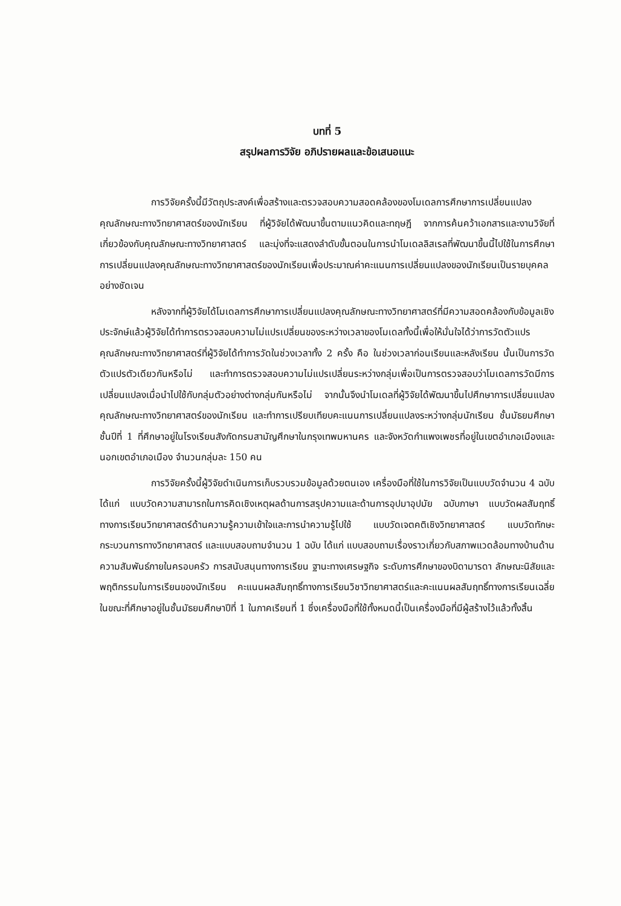บทที่ 5
สรุปผลการวิจัย อภิปรายผลและข้อเสนอแนะ
การวิจัยครั้งนี้มีวัตถุประสงค์เพื่อสร้างและตรวจสอบความสอดคล้องของโมเดลการศึกษาการเปลี่ยนแปลงคุณลักษณะทางวิทยาศาสตร์ของนักเรียน ที่ผู้วิจัยได้พัฒนาขึ้นตามแนวคิดและทฤษฎี จากการค้นคว้าเอกสารและงานวิจัยที่เกี่ยวข้องกับคุณลักษณะทางวิทยาศาสตร์ และมุ่งที่จะแสดงลำดับขั้นตอนในการนำโมเดลลิสเรลที่พัฒนาขึ้นนี้ไปใช้ในการศึกษาการเปลี่ยนแปลงคุณลักษณะทางวิทยาศาสตร์ของนักเรียนเพื่อประมาณค่าคะแนนการเปลี่ยนแปลงของนักเรียนเป็นรายบุคคลอย่างชัดเจน
หลังจากที่ผู้วิจัยได้โมเดลการศึกษาการเปลี่ยนแปลงคุณลักษณะทางวิทยาศาสตร์ที่มีความสอดคล้องกับข้อมูลเชิงประจักษ์แล้วผู้วิจัยได้ทำการตรวจสอบความไม่แปรเปลี่ยนของระหว่างเวลาของโมเดลทั้งนี้เพื่อให้มั่นใจได้ว่าการวัดตัวแปรคุณลักษณะทางวิทยาศาสตร์ที่ผู้วิจัยได้ทำการวัดในช่วงเวลาทั้ง 2 ครั้ง คือ ในช่วงเวลาก่อนเรียนและหลังเรียน นั้นเป็นการวัดตัวแปรตัวเดียวกันหรือไม่ และทำการตรวจสอบความไม่แปรเปลี่ยนระหว่างกลุ่มเพื่อเป็นการตรวจสอบว่าโมเดลการวัดมีการเปลี่ยนแปลงเมื่อนำไปใช้กับกลุ่มตัวอย่างต่างกลุ่มกันหรือไม่ จากนั้นจึงนำโมเดลที่ผู้วิจัยได้พัฒนาขึ้นไปศึกษาการเปลี่ยนแปลงคุณลักษณะทางวิทยาศาสตร์ของนักเรียน และทำการเปรียบเทียบคะแนนการเปลี่ยนแปลงระหว่างกลุ่มนักเรียน ชั้นมัธยมศึกษาชั้นปีที่ 1 ที่ศึกษาอยู่ในโรงเรียนสังกัดกรมสามัญศึกษาในกรุงเทพมหานคร และจังหวัดกำแพงเพชรที่อยู่ในเขตอำเภอเมืองและนอกเขตอำเภอเมือง จำนวนกลุ่มละ 150 คน
การวิจัยครั้งนี้ผู้วิจัยดำเนินการเก็บรวบรวมข้อมูลด้วยตนเอง เครื่องมือที่ใช้ในการวิจัยเป็นแบบวัดจำนวน 4 ฉบับ ได้แก่ แบบวัดความสามารถในการคิดเชิงเหตุผลด้านการสรุปความและด้านการอุปมาอุปมัย ฉบับภาษา แบบวัดผลสัมฤทธิ์ทางการเรียนวิทยาศาสตร์ด้านความรู้ความเข้าใจและการนำความรู้ไปใช้ แบบวัดเจตคติเชิงวิทยาศาสตร์ แบบวัดทักษะกระบวนการทางวิทยาศาสตร์ และแบบสอบถามจำนวน 1 ฉบับ ได้แก่ แบบสอบถามเรื่องราวเกี่ยวกับสภาพแวดล้อมทางบ้านด้านความสัมพันธ์ภายในครอบครัว การสนับสนุนทางการเรียน ฐานะทางเศรษฐกิจ ระดับการศึกษาของบิดามารดา ลักษณะนิสัยและพฤติกรรมในการเรียนของนักเรียน คะแนนผลสัมฤทธิ์ทางการเรียนวิชาวิทยาศาสตร์และคะแนนผลสัมฤทธิ์ทางการเรียนเฉลี่ยในขณะที่ศึกษาอยู่ในชั้นมัธยมศึกษาปีที่ 1 ในภาคเรียนที่ 1 ซึ่งเครื่องมือที่ใช้ทั้งหมดนี้เป็นเครื่องมือที่มีผู้สร้างไว้แล้วทั้งสิ้น